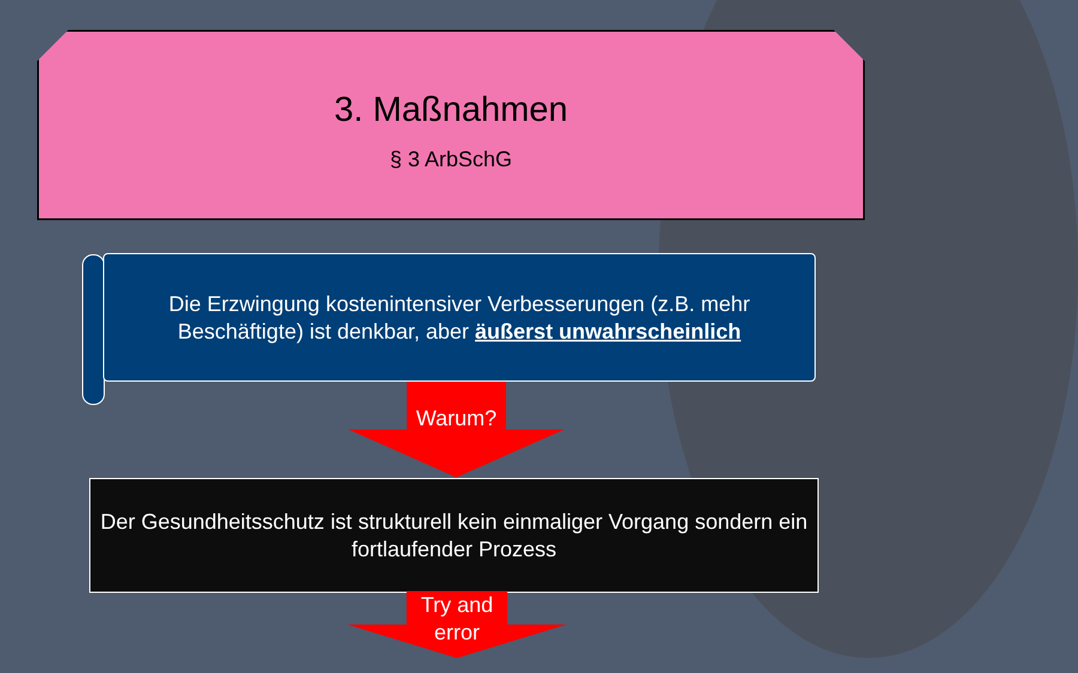3. Maßnahmen
§ 3 ArbSchG
Die Erzwingung kostenintensiver Verbesserungen (z.B. mehr Beschäftigte) ist denkbar, aber äußerst unwahrscheinlich
Warum?
Der Gesundheitsschutz ist strukturell kein einmaliger Vorgang sondern ein fortlaufender Prozess
Try and
error